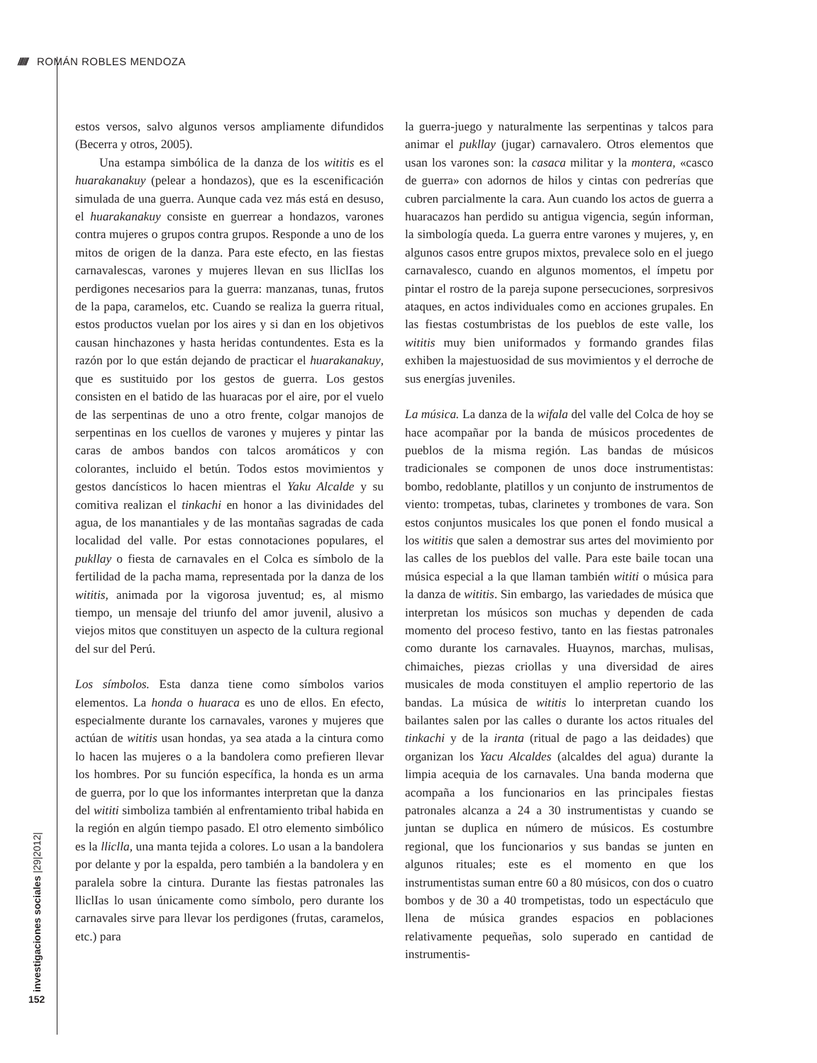////// ROMÁN ROBLES MENDOZA
investigaciones sociales |29|2012|
152
estos versos, salvo algunos versos ampliamente difundidos (Becerra y otros, 2005).
Una estampa simbólica de la danza de los wititis es el huarakanakuy (pelear a hondazos), que es la escenificación simulada de una guerra. Aunque cada vez más está en desuso, el huarakanakuy consiste en guerrear a hondazos, varones contra mujeres o grupos contra grupos. Responde a uno de los mitos de origen de la danza. Para este efecto, en las fiestas carnavalescas, varones y mujeres llevan en sus lliclIas los perdigones necesarios para la guerra: manzanas, tunas, frutos de la papa, caramelos, etc. Cuando se realiza la guerra ritual, estos productos vuelan por los aires y si dan en los objetivos causan hinchazones y hasta heridas contundentes. Esta es la razón por lo que están dejando de practicar el huarakanakuy, que es sustituido por los gestos de guerra. Los gestos consisten en el batido de las huaracas por el aire, por el vuelo de las serpentinas de uno a otro frente, colgar manojos de serpentinas en los cuellos de varones y mujeres y pintar las caras de ambos bandos con talcos aromáticos y con colorantes, incluido el betún. Todos estos movimientos y gestos dancísticos lo hacen mientras el Yaku Alcalde y su comitiva realizan el tinkachi en honor a las divinidades del agua, de los manantiales y de las montañas sagradas de cada localidad del valle. Por estas connotaciones populares, el pukllay o fiesta de carnavales en el Colca es símbolo de la fertilidad de la pacha mama, representada por la danza de los wititis, animada por la vigorosa juventud; es, al mismo tiempo, un mensaje del triunfo del amor juvenil, alusivo a viejos mitos que constituyen un aspecto de la cultura regional del sur del Perú.
Los símbolos. Esta danza tiene como símbolos varios elementos. La honda o huaraca es uno de ellos. En efecto, especialmente durante los carnavales, varones y mujeres que actúan de wititis usan hondas, ya sea atada a la cintura como lo hacen las mujeres o a la bandolera como prefieren llevar los hombres. Por su función específica, la honda es un arma de guerra, por lo que los informantes interpretan que la danza del wititi simboliza también al enfrentamiento tribal habida en la región en algún tiempo pasado. El otro elemento simbólico es la lliclla, una manta tejida a colores. Lo usan a la bandolera por delante y por la espalda, pero también a la bandolera y en paralela sobre la cintura. Durante las fiestas patronales las lliclIas lo usan únicamente como símbolo, pero durante los carnavales sirve para llevar los perdigones (frutas, caramelos, etc.) para
la guerra-juego y naturalmente las serpentinas y talcos para animar el pukllay (jugar) carnavalero. Otros elementos que usan los varones son: la casaca militar y la montera, «casco de guerra» con adornos de hilos y cintas con pedrerías que cubren parcialmente la cara. Aun cuando los actos de guerra a huaracazos han perdido su antigua vigencia, según informan, la simbología queda. La guerra entre varones y mujeres, y, en algunos casos entre grupos mixtos, prevalece solo en el juego carnavalesco, cuando en algunos momentos, el ímpetu por pintar el rostro de la pareja supone persecuciones, sorpresivos ataques, en actos individuales como en acciones grupales. En las fiestas costumbristas de los pueblos de este valle, los wititis muy bien uniformados y formando grandes filas exhiben la majestuosidad de sus movimientos y el derroche de sus energías juveniles.
La música. La danza de la wifala del valle del Colca de hoy se hace acompañar por la banda de músicos procedentes de pueblos de la misma región. Las bandas de músicos tradicionales se componen de unos doce instrumentistas: bombo, redoblante, platillos y un conjunto de instrumentos de viento: trompetas, tubas, clarinetes y trombones de vara. Son estos conjuntos musicales los que ponen el fondo musical a los wititis que salen a demostrar sus artes del movimiento por las calles de los pueblos del valle. Para este baile tocan una música especial a la que llaman también wititi o música para la danza de wititis. Sin embargo, las variedades de música que interpretan los músicos son muchas y dependen de cada momento del proceso festivo, tanto en las fiestas patronales como durante los carnavales. Huaynos, marchas, mulisas, chimaiches, piezas criollas y una diversidad de aires musicales de moda constituyen el amplio repertorio de las bandas. La música de wititis lo interpretan cuando los bailantes salen por las calles o durante los actos rituales del tinkachi y de la iranta (ritual de pago a las deidades) que organizan los Yacu Alcaldes (alcaldes del agua) durante la limpia acequia de los carnavales. Una banda moderna que acompaña a los funcionarios en las principales fiestas patronales alcanza a 24 a 30 instrumentistas y cuando se juntan se duplica en número de músicos. Es costumbre regional, que los funcionarios y sus bandas se junten en algunos rituales; este es el momento en que los instrumentistas suman entre 60 a 80 músicos, con dos o cuatro bombos y de 30 a 40 trompetistas, todo un espectáculo que llena de música grandes espacios en poblaciones relativamente pequeñas, solo superado en cantidad de instrumentis-